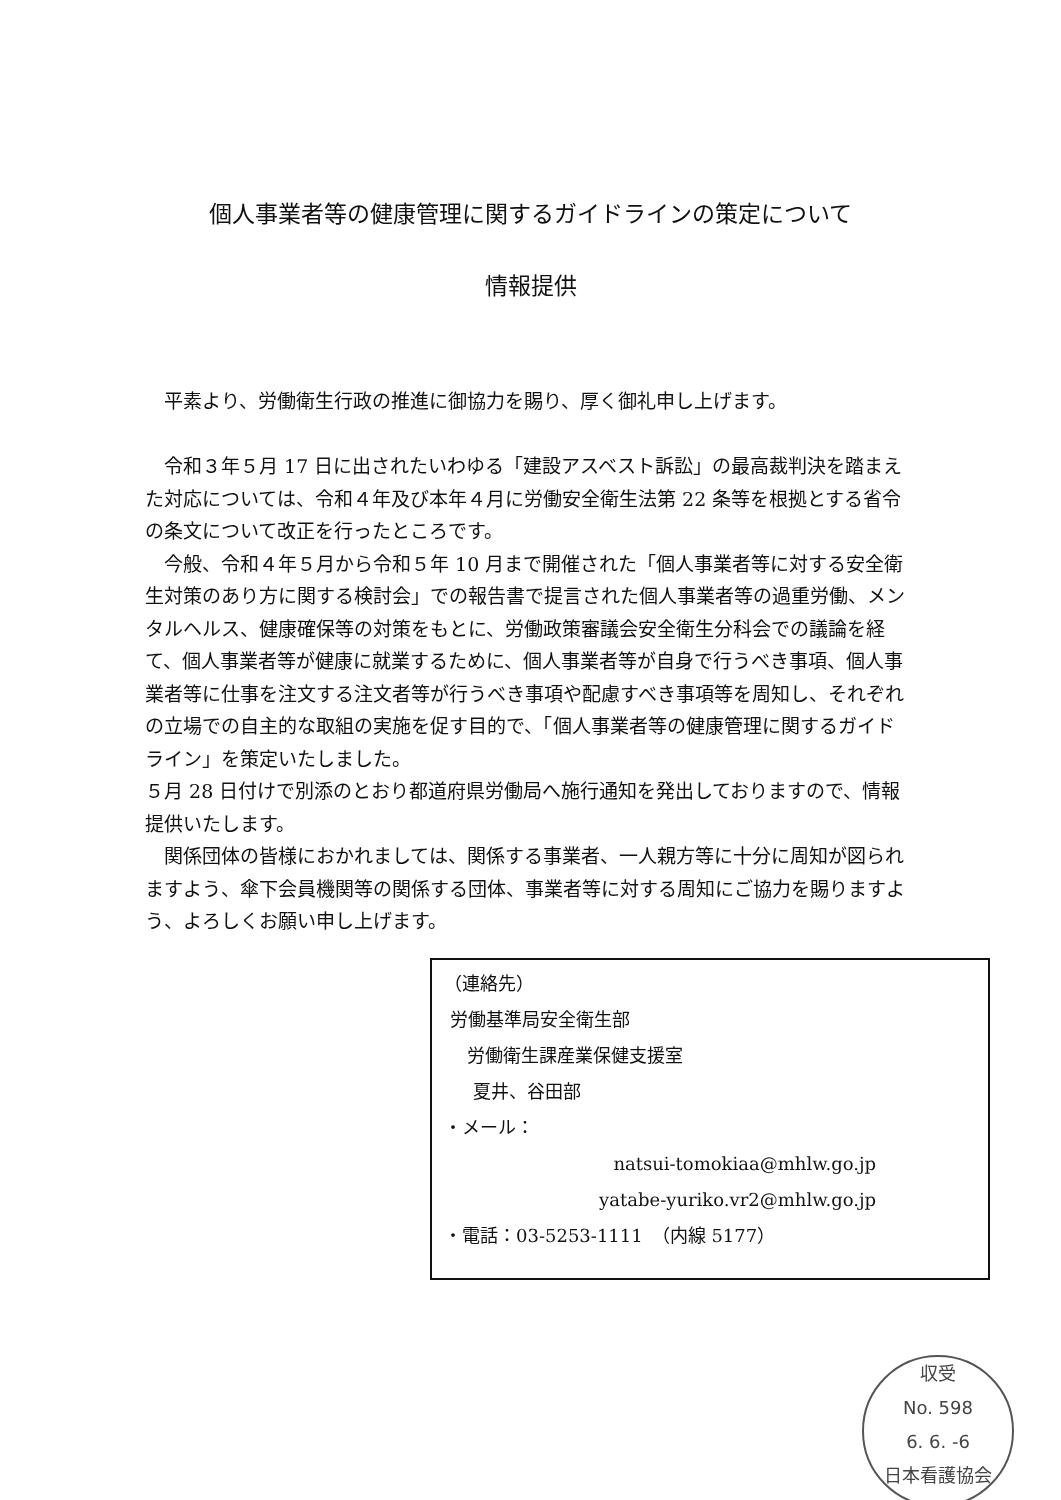個人事業者等の健康管理に関するガイドラインの策定について
情報提供
　平素より、労働衛生行政の推進に御協力を賜り、厚く御礼申し上げます。
　令和３年５月 17 日に出されたいわゆる「建設アスベスト訴訟」の最高裁判決を踏まえた対応については、令和４年及び本年４月に労働安全衛生法第 22 条等を根拠とする省令の条文について改正を行ったところです。
　今般、令和４年５月から令和５年 10 月まで開催された「個人事業者等に対する安全衛生対策のあり方に関する検討会」での報告書で提言された個人事業者等の過重労働、メンタルヘルス、健康確保等の対策をもとに、労働政策審議会安全衛生分科会での議論を経て、個人事業者等が健康に就業するために、個人事業者等が自身で行うべき事項、個人事業者等に仕事を注文する注文者等が行うべき事項や配慮すべき事項等を周知し、それぞれの立場での自主的な取組の実施を促す目的で、「個人事業者等の健康管理に関するガイドライン」を策定いたしました。
５月 28 日付けで別添のとおり都道府県労働局へ施行通知を発出しておりますので、情報提供いたします。
　関係団体の皆様におかれましては、関係する事業者、一人親方等に十分に周知が図られますよう、傘下会員機関等の関係する団体、事業者等に対する周知にご協力を賜りますよう、よろしくお願い申し上げます。
（連絡先）
労働基準局安全衛生部
労働衛生課産業保健支援室
夏井、谷田部
・メール：
natsui-tomokiaa@mhlw.go.jp
yatabe-yuriko.vr2@mhlw.go.jp
・電話：03-5253-1111　（内線 5177）
収受
No. 598
6. 6. -6
日本看護協会